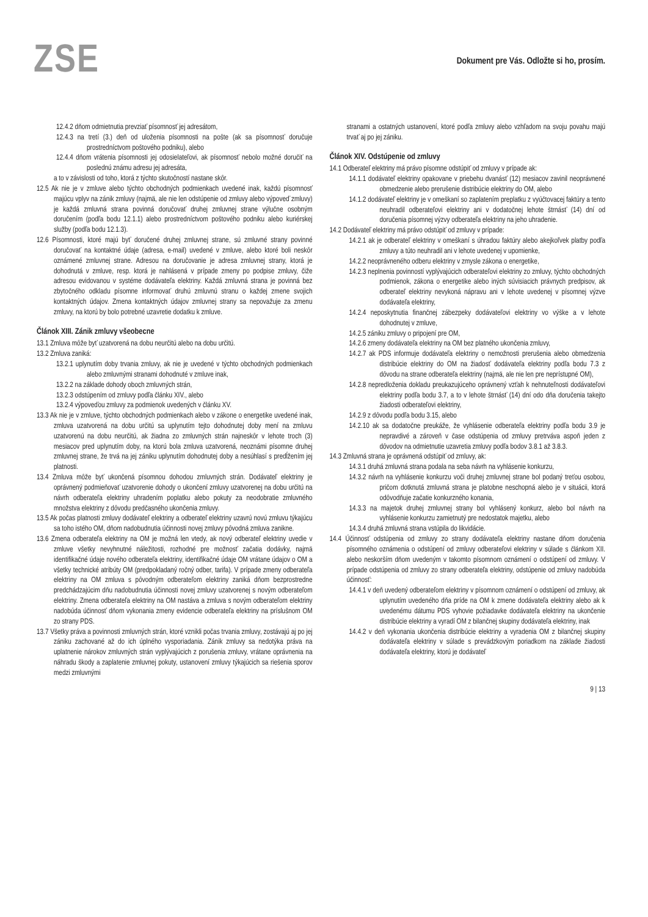ZSE
Dokument pre Vás. Odložte si ho, prosím.
12.4.2 dňom odmietnutia prevziať písomnosť jej adresátom,
12.4.3 na tretí (3.) deň od uloženia písomnosti na pošte (ak sa písomnosť doručuje prostredníctvom poštového podniku), alebo
12.4.4 dňom vrátenia písomnosti jej odosielateľovi, ak písomnosť nebolo možné doručiť na poslednú známu adresu jej adresáta,
a to v závislosti od toho, ktorá z týchto skutočností nastane skôr.
12.5 Ak nie je v zmluve alebo týchto obchodných podmienkach uvedené inak, každú písomnosť majúcu vplyv na zánik zmluvy (najmä, ale nie len odstúpenie od zmluvy alebo výpoveď zmluvy) je každá zmluvná strana povinná doručovať druhej zmluvnej strane výlučne osobným doručením (podľa bodu 12.1.1) alebo prostredníctvom poštového podniku alebo kuriérskej služby (podľa bodu 12.1.3).
12.6 Písomnosti, ktoré majú byť doručené druhej zmluvnej strane, sú zmluvné strany povinné doručovať na kontaktné údaje (adresa, e-mail) uvedené v zmluve, alebo ktoré boli neskôr oznámené zmluvnej strane. Adresou na doručovanie je adresa zmluvnej strany, ktorá je dohodnutá v zmluve, resp. ktorá je nahlásená v prípade zmeny po podpise zmluvy, čiže adresou evidovanou v systéme dodávateľa elektriny. Každá zmluvná strana je povinná bez zbytočného odkladu písomne informovať druhú zmluvnú stranu o každej zmene svojich kontaktných údajov. Zmena kontaktných údajov zmluvnej strany sa nepovažuje za zmenu zmluvy, na ktorú by bolo potrebné uzavretie dodatku k zmluve.
Článok XIII. Zánik zmluvy všeobecne
13.1 Zmluva môže byť uzatvorená na dobu neurčitú alebo na dobu určitú.
13.2 Zmluva zaniká:
13.2.1 uplynutím doby trvania zmluvy, ak nie je uvedené v týchto obchodných podmienkach alebo zmluvnými stranami dohodnuté v zmluve inak,
13.2.2 na základe dohody oboch zmluvných strán,
13.2.3 odstúpením od zmluvy podľa článku XIV., alebo
13.2.4 výpoveďou zmluvy za podmienok uvedených v článku XV.
13.3 Ak nie je v zmluve, týchto obchodných podmienkach alebo v zákone o energetike uvedené inak, zmluva uzatvorená na dobu určitú sa uplynutím tejto dohodnutej doby mení na zmluvu uzatvorenú na dobu neurčitú, ak žiadna zo zmluvných strán najneskôr v lehote troch (3) mesiacov pred uplynutím doby, na ktorú bola zmluva uzatvorená, neoznámi písomne druhej zmluvnej strane, že trvá na jej zániku uplynutím dohodnutej doby a nesúhlasí s predĺžením jej platnosti.
13.4 Zmluva môže byť ukončená písomnou dohodou zmluvných strán. Dodávateľ elektriny je oprávnený podmieňovať uzatvorenie dohody o ukončení zmluvy uzatvorenej na dobu určitú na návrh odberateľa elektriny uhradením poplatku alebo pokuty za neodobratie zmluvného množstva elektriny z dôvodu predčasného ukončenia zmluvy.
13.5 Ak počas platnosti zmluvy dodávateľ elektriny a odberateľ elektriny uzavrú novú zmluvu týkajúcu sa toho istého OM, dňom nadobudnutia účinnosti novej zmluvy pôvodná zmluva zanikne.
13.6 Zmena odberateľa elektriny na OM je možná len vtedy, ak nový odberateľ elektriny uvedie v zmluve všetky nevyhnutné náležitosti, rozhodné pre možnosť začatia dodávky, najmä identifikačné údaje nového odberateľa elektriny, identifikačné údaje OM vrátane údajov o OM a všetky technické atribúty OM (predpokladaný ročný odber, tarifa). V prípade zmeny odberateľa elektriny na OM zmluva s pôvodným odberateľom elektriny zaniká dňom bezprostredne predchádzajúcim dňu nadobudnutia účinnosti novej zmluvy uzatvorenej s novým odberateľom elektriny. Zmena odberateľa elektriny na OM nastáva a zmluva s novým odberateľom elektriny nadobúda účinnosť dňom vykonania zmeny evidencie odberateľa elektriny na príslušnom OM zo strany PDS.
13.7 Všetky práva a povinnosti zmluvných strán, ktoré vznikli počas trvania zmluvy, zostávajú aj po jej zániku zachované až do ich úplného vysporiadania. Zánik zmluvy sa nedotýka práva na uplatnenie nárokov zmluvných strán vyplývajúcich z porušenia zmluvy, vrátane oprávnenia na náhradu škody a zaplatenie zmluvnej pokuty, ustanovení zmluvy týkajúcich sa riešenia sporov medzi zmluvnými
stranami a ostatných ustanovení, ktoré podľa zmluvy alebo vzhľadom na svoju povahu majú trvať aj po jej zániku.
Článok XIV. Odstúpenie od zmluvy
14.1 Odberateľ elektriny má právo písomne odstúpiť od zmluvy v prípade ak:
14.1.1 dodávateľ elektriny opakovane v priebehu dvanásť (12) mesiacov zavinil neoprávnené obmedzenie alebo prerušenie distribúcie elektriny do OM, alebo
14.1.2 dodávateľ elektriny je v omeškaní so zaplatením preplatku z vyúčtovacej faktúry a tento neuhradil odberateľovi elektriny ani v dodatočnej lehote štrnásť (14) dní od doručenia písomnej výzvy odberateľa elektriny na jeho uhradenie.
14.2 Dodávateľ elektriny má právo odstúpiť od zmluvy v prípade:
14.2.1 ak je odberateľ elektriny v omeškaní s úhradou faktúry alebo akejkoľvek platby podľa zmluvy a túto neuhradil ani v lehote uvedenej v upomienke,
14.2.2 neoprávneného odberu elektriny v zmysle zákona o energetike,
14.2.3 neplnenia povinností vyplývajúcich odberateľovi elektriny zo zmluvy, týchto obchodných podmienok, zákona o energetike alebo iných súvisiacich právnych predpisov, ak odberateľ elektriny nevykoná nápravu ani v lehote uvedenej v písomnej výzve dodávateľa elektriny,
14.2.4 neposkytnutia finančnej zábezpeky dodávateľovi elektriny vo výške a v lehote dohodnutej v zmluve,
14.2.5 zániku zmluvy o pripojení pre OM,
14.2.6 zmeny dodávateľa elektriny na OM bez platného ukončenia zmluvy,
14.2.7 ak PDS informuje dodávateľa elektriny o nemožnosti prerušenia alebo obmedzenia distribúcie elektriny do OM na žiadosť dodávateľa elektriny podľa bodu 7.3 z dôvodu na strane odberateľa elektriny (najmä, ale nie len pre neprístupné OM),
14.2.8 nepredloženia dokladu preukazujúceho oprávnený vzťah k nehnuteľnosti dodávateľovi elektriny podľa bodu 3.7, a to v lehote štrnásť (14) dní odo dňa doručenia takejto žiadosti odberateľovi elektriny,
14.2.9 z dôvodu podľa bodu 3.15, alebo
14.2.10 ak sa dodatočne preukáže, že vyhlásenie odberateľa elektriny podľa bodu 3.9 je nepravdivé a zároveň v čase odstúpenia od zmluvy pretrváva aspoň jeden z dôvodov na odmietnutie uzavretia zmluvy podľa bodov 3.8.1 až 3.8.3.
14.3 Zmluvná strana je oprávnená odstúpiť od zmluvy, ak:
14.3.1 druhá zmluvná strana podala na seba návrh na vyhlásenie konkurzu,
14.3.2 návrh na vyhlásenie konkurzu voči druhej zmluvnej strane bol podaný treťou osobou, pričom dotknutá zmluvná strana je platobne neschopná alebo je v situácii, ktorá odôvodňuje začatie konkurzného konania,
14.3.3 na majetok druhej zmluvnej strany bol vyhlásený konkurz, alebo bol návrh na vyhlásenie konkurzu zamietnutý pre nedostatok majetku, alebo
14.3.4 druhá zmluvná strana vstúpila do likvidácie.
14.4 Účinnosť odstúpenia od zmluvy zo strany dodávateľa elektriny nastane dňom doručenia písomného oznámenia o odstúpení od zmluvy odberateľovi elektriny v súlade s článkom XII. alebo neskorším dňom uvedeným v takomto písomnom oznámení o odstúpení od zmluvy. V prípade odstúpenia od zmluvy zo strany odberateľa elektriny, odstúpenie od zmluvy nadobúda účinnosť:
14.4.1 v deň uvedený odberateľom elektriny v písomnom oznámení o odstúpení od zmluvy, ak uplynutím uvedeného dňa príde na OM k zmene dodávateľa elektriny alebo ak k uvedenému dátumu PDS vyhovie požiadavke dodávateľa elektriny na ukončenie distribúcie elektriny a vyradí OM z bilančnej skupiny dodávateľa elektriny, inak
14.4.2 v deň vykonania ukončenia distribúcie elektriny a vyradenia OM z bilančnej skupiny dodávateľa elektriny v súlade s prevádzkovým poriadkom na základe žiadosti dodávateľa elektriny, ktorú je dodávateľ
9 | 13